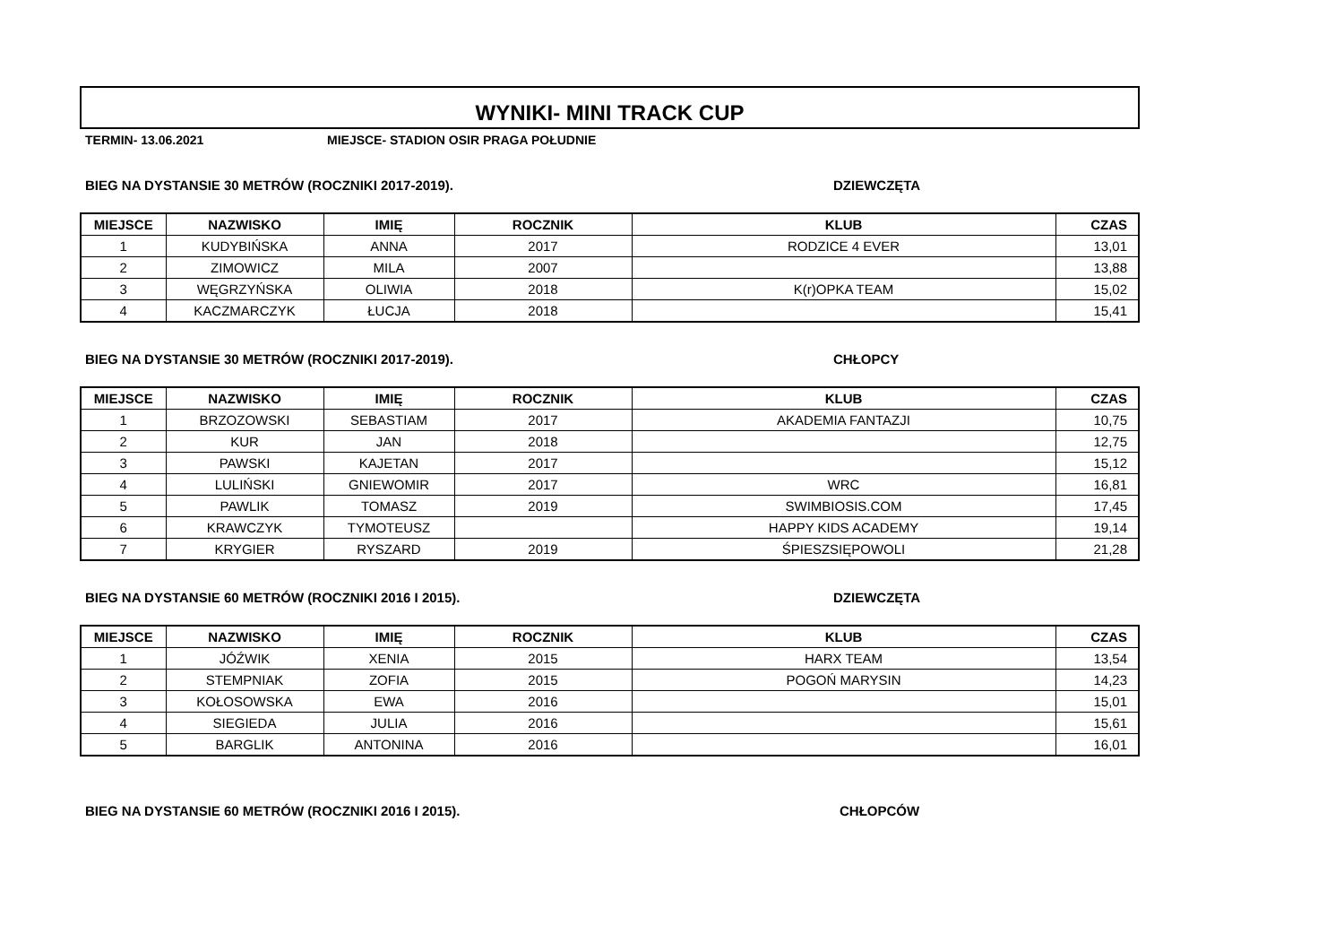WYNIKI- MINI TRACK CUP
TERMIN- 13.06.2021 MIEJSCE- STADION OSIR PRAGA POŁUDNIE
BIEG NA DYSTANSIE 30 METRÓW (ROCZNIKI 2017-2019). DZIEWCZĘTA
| MIEJSCE | NAZWISKO | IMIĘ | ROCZNIK | KLUB | CZAS |
| --- | --- | --- | --- | --- | --- |
| 1 | KUDYBIŃSKA | ANNA | 2017 | RODZICE 4 EVER | 13,01 |
| 2 | ZIMOWICZ | MILA | 2007 | | 13,88 |
| 3 | WĘGRZYŃSKA | OLIWIA | 2018 | K(r)OPKA TEAM | 15,02 |
| 4 | KACZMARCZYK | ŁUCJA | 2018 | | 15,41 |
BIEG NA DYSTANSIE 30 METRÓW (ROCZNIKI 2017-2019). CHŁOPCY
| MIEJSCE | NAZWISKO | IMIĘ | ROCZNIK | KLUB | CZAS |
| --- | --- | --- | --- | --- | --- |
| 1 | BRZOZOWSKI | SEBASTIAM | 2017 | AKADEMIA FANTAZJI | 10,75 |
| 2 | KUR | JAN | 2018 | | 12,75 |
| 3 | PAWSKI | KAJETAN | 2017 | | 15,12 |
| 4 | LULIŃSKI | GNIEWOMIR | 2017 | WRC | 16,81 |
| 5 | PAWLIK | TOMASZ | 2019 | SWIMBIOSIS.COM | 17,45 |
| 6 | KRAWCZYK | TYMOTEUSZ | | HAPPY KIDS ACADEMY | 19,14 |
| 7 | KRYGIER | RYSZARD | 2019 | ŚPIESZSIĘPOWOLI | 21,28 |
BIEG NA DYSTANSIE 60 METRÓW (ROCZNIKI 2016 I 2015). DZIEWCZĘTA
| MIEJSCE | NAZWISKO | IMIĘ | ROCZNIK | KLUB | CZAS |
| --- | --- | --- | --- | --- | --- |
| 1 | JÓŹWIK | XENIA | 2015 | HARX TEAM | 13,54 |
| 2 | STEMPNIAK | ZOFIA | 2015 | POGOŃ MARYSIN | 14,23 |
| 3 | KOŁOSOWSKA | EWA | 2016 | | 15,01 |
| 4 | SIEGIEDA | JULIA | 2016 | | 15,61 |
| 5 | BARGLIK | ANTONINA | 2016 | | 16,01 |
BIEG NA DYSTANSIE 60 METRÓW (ROCZNIKI 2016 I 2015). CHŁOPCÓW